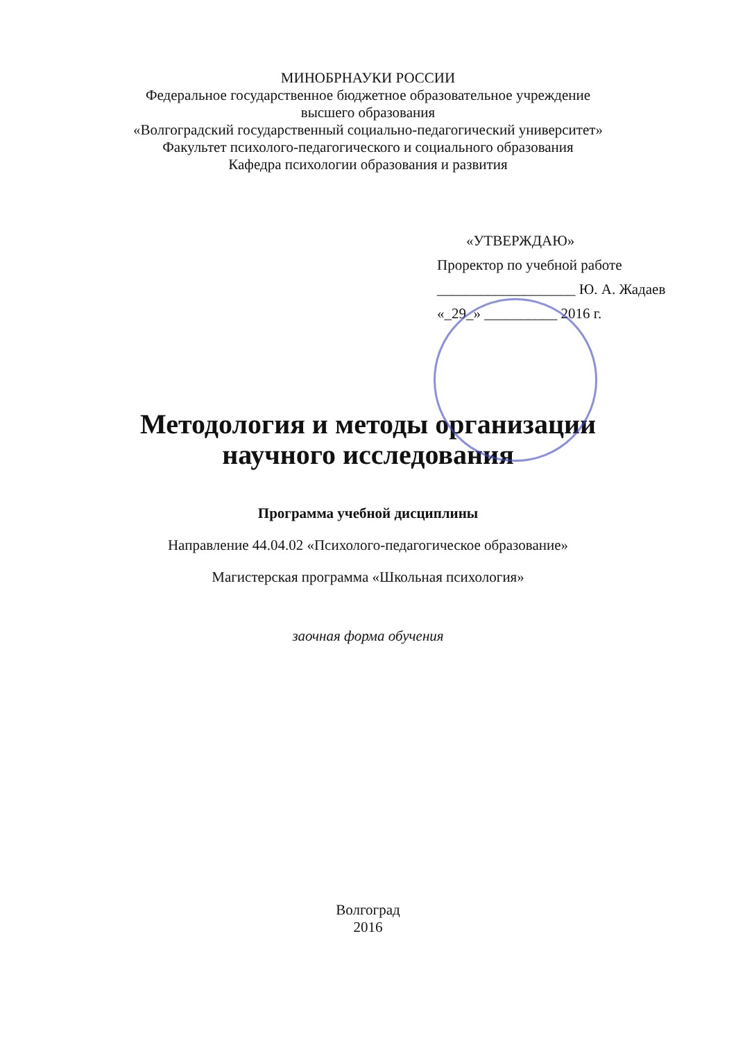МИНОБРНАУКИ РОССИИ
Федеральное государственное бюджетное образовательное учреждение
высшего образования
«Волгоградский государственный социально-педагогический университет»
Факультет психолого-педагогического и социального образования
Кафедра психологии образования и развития
«УТВЕРЖДАЮ»
Проректор по учебной работе
___________________ Ю. А. Жадаев
«_29_» __________ 2016 г.
Методология и методы организации
научного исследования
Программа учебной дисциплины
Направление 44.04.02 «Психолого-педагогическое образование»
Магистерская программа «Школьная психология»
заочная форма обучения
Волгоград
2016